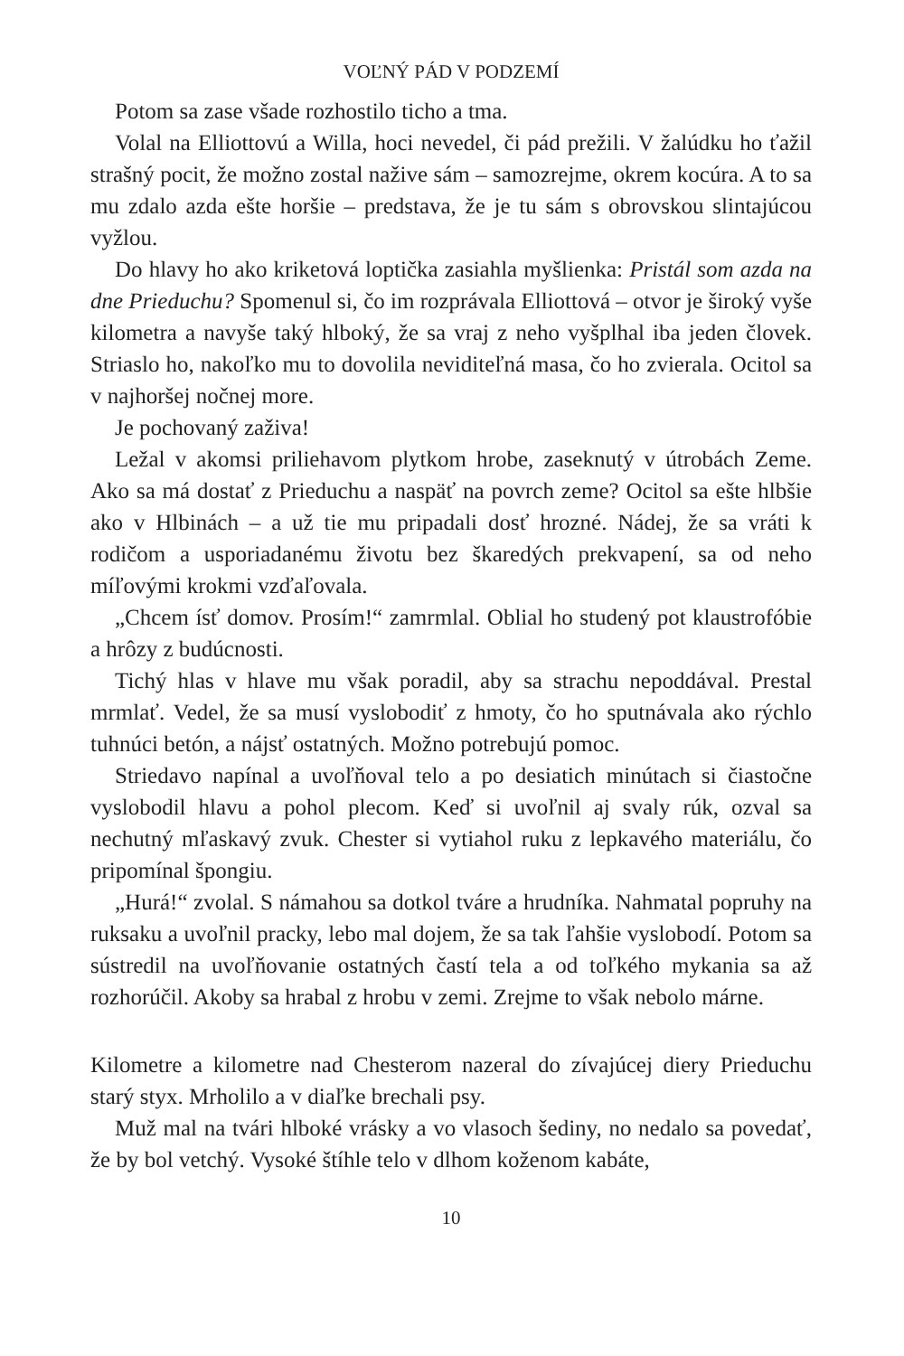VOĽNÝ PÁD V PODZEMÍ
Potom sa zase všade rozhostilo ticho a tma.
Volal na Elliottovú a Willa, hoci nevedel, či pád prežili. V žalúdku ho ťažil strašný pocit, že možno zostal nažive sám – samozrejme, okrem kocúra. A to sa mu zdalo azda ešte horšie – predstava, že je tu sám s obrovskou slintajúcou vyžlou.
Do hlavy ho ako kriketová loptička zasiahla myšlienka: Pristál som azda na dne Prieduchu? Spomenul si, čo im rozprávala Elliottová – otvor je široký vyše kilometra a navyše taký hlboký, že sa vraj z neho vyšplhal iba jeden človek. Striaslo ho, nakoľko mu to dovolila neviditeľná masa, čo ho zvierala. Ocitol sa v najhoršej nočnej more.
Je pochovaný zaživa!
Ležal v akomsi priliehavom plytkom hrobe, zaseknutý v útrobách Zeme. Ako sa má dostať z Prieduchu a naspäť na povrch zeme? Ocitol sa ešte hlbšie ako v Hlbinách – a už tie mu pripadali dosť hrozné. Nádej, že sa vráti k rodičom a usporiadanému životu bez škaredých prekvapení, sa od neho míľovými krokmi vzďaľovala.
„Chcem ísť domov. Prosím!“ zamrmlal. Oblial ho studený pot klaustrofóbie a hrôzy z budúcnosti.
Tichý hlas v hlave mu však poradil, aby sa strachu nepoddával. Prestal mrmlať. Vedel, že sa musí vyslobodiť z hmoty, čo ho sputnávala ako rýchlo tuhnúci betón, a nájsť ostatných. Možno potrebujú pomoc.
Striedavo napínal a uvoľňoval telo a po desiatich minútach si čiastočne vyslobodil hlavu a pohol plecom. Keď si uvoľnil aj svaly rúk, ozval sa nechutný mľaskavý zvuk. Chester si vytiahol ruku z lepkavého materiálu, čo pripomínal špongiu.
„Hurá!“ zvolal. S námahou sa dotkol tváre a hrudníka. Nahmatal popruhy na ruksaku a uvoľnil pracky, lebo mal dojem, že sa tak ľahšie vyslobodí. Potom sa sústredil na uvoľňovanie ostatných častí tela a od toľkého mykania sa až rozhorúčil. Akoby sa hrabal z hrobu v zemi. Zrejme to však nebolo márne.
Kilometre a kilometre nad Chesterom nazeral do zívajúcej diery Prieduchu starý styx. Mrholilo a v diaľke brechali psy.
Muž mal na tvári hlboké vrásky a vo vlasoch šediny, no nedalo sa povedať, že by bol vetchý. Vysoké štíhle telo v dlhom koženom kabáte,
10